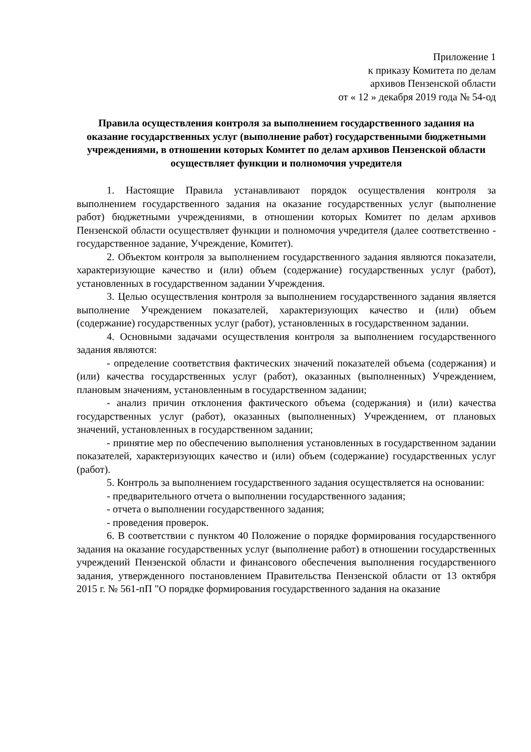Приложение 1
к приказу Комитета по делам
архивов Пензенской области
от « 12 » декабря 2019 года № 54-од
Правила осуществления контроля за выполнением государственного задания на оказание государственных услуг (выполнение работ) государственными бюджетными учреждениями, в отношении которых Комитет по делам архивов Пензенской области осуществляет функции и полномочия учредителя
1. Настоящие Правила устанавливают порядок осуществления контроля за выполнением государственного задания на оказание государственных услуг (выполнение работ) бюджетными учреждениями, в отношении которых Комитет по делам архивов Пензенской области осуществляет функции и полномочия учредителя (далее соответственно - государственное задание, Учреждение, Комитет).
2. Объектом контроля за выполнением государственного задания являются показатели, характеризующие качество и (или) объем (содержание) государственных услуг (работ), установленных в государственном задании Учреждения.
3. Целью осуществления контроля за выполнением государственного задания является выполнение Учреждением показателей, характеризующих качество и (или) объем (содержание) государственных услуг (работ), установленных в государственном задании.
4. Основными задачами осуществления контроля за выполнением государственного задания являются:
- определение соответствия фактических значений показателей объема (содержания) и (или) качества государственных услуг (работ), оказанных (выполненных) Учреждением, плановым значениям, установленным в государственном задании;
- анализ причин отклонения фактического объема (содержания) и (или) качества государственных услуг (работ), оказанных (выполненных) Учреждением, от плановых значений, установленных в государственном задании;
- принятие мер по обеспечению выполнения установленных в государственном задании показателей, характеризующих качество и (или) объем (содержание) государственных услуг (работ).
5. Контроль за выполнением государственного задания осуществляется на основании:
- предварительного отчета о выполнении государственного задания;
- отчета о выполнении государственного задания;
- проведения проверок.
6. В соответствии с пунктом 40 Положение о порядке формирования государственного задания на оказание государственных услуг (выполнение работ) в отношении государственных учреждений Пензенской области и финансового обеспечения выполнения государственного задания, утвержденного постановлением Правительства Пензенской области от 13 октября 2015 г. № 561-пП "О порядке формирования государственного задания на оказание